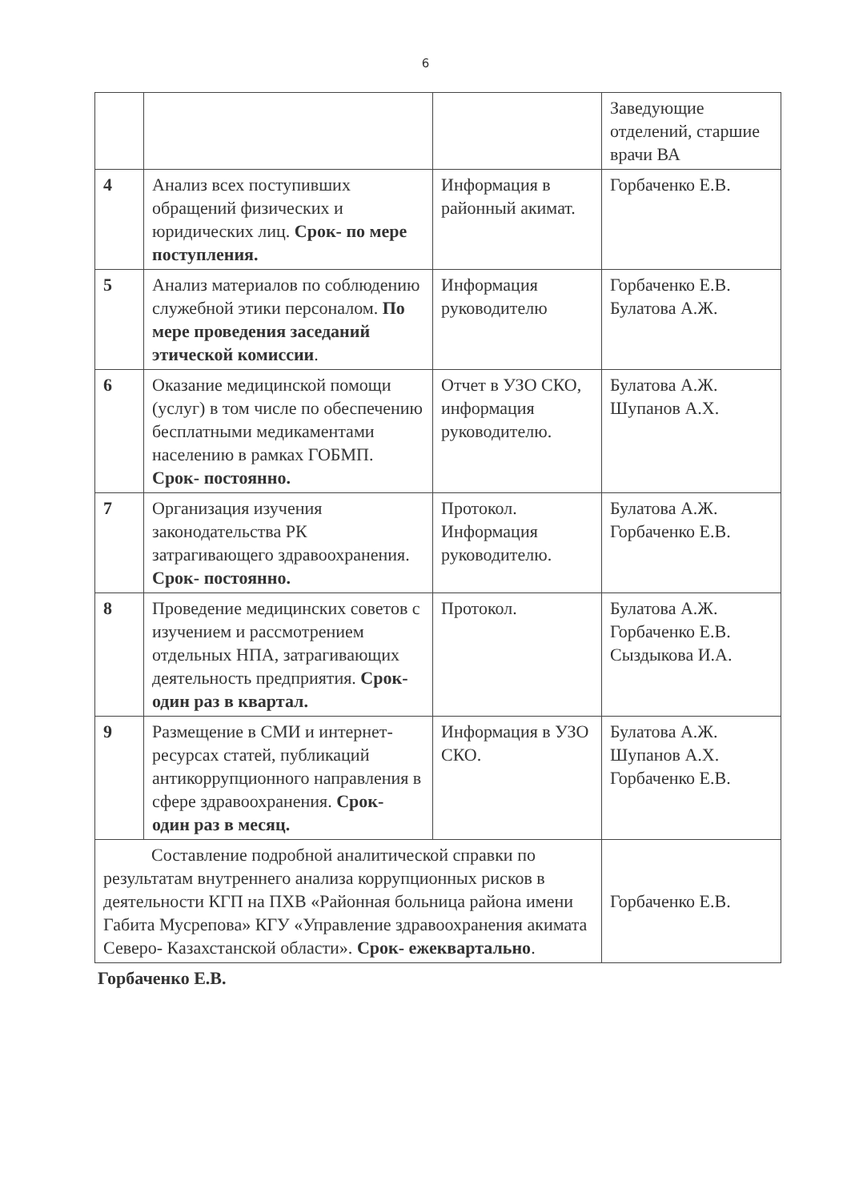6
| | | | Заведующие отделений, старшие врачи ВА |
| 4 | Анализ всех поступивших обращений физических и юридических лиц. Срок- по мере поступления. | Информация в районный акимат. | Горбаченко Е.В. |
| 5 | Анализ материалов по соблюдению служебной этики персоналом. По мере проведения заседаний этической комиссии . | Информация руководителю | Горбаченко Е.В. Булатова А.Ж. |
| 6 | Оказание медицинской помощи (услуг) в том числе по обеспечению бесплатными медикаментами населению в рамках ГОБМП. Срок- постоянно. | Отчет в УЗО СКО, информация руководителю. | Булатова А.Ж. Шупанов А.Х. |
| 7 | Организация изучения законодательства РК затрагивающего здравоохранения. Срок- постоянно. | Протокол. Информация руководителю. | Булатова А.Ж. Горбаченко Е.В. |
| 8 | Проведение медицинских советов с изучением и рассмотрением отдельных НПА, затрагивающих деятельность предприятия. Срок- один раз в квартал. | Протокол. | Булатова А.Ж. Горбаченко Е.В. Сыздыкова И.А. |
| 9 | Размещение в СМИ и интернет-ресурсах статей, публикаций антикоррупционного направления в сфере здравоохранения. Срок- один раз в месяц. | Информация в УЗО СКО. | Булатова А.Ж. Шупанов А.Х. Горбаченко Е.В. |
| Составление подробной аналитической справки по результатам внутреннего анализа коррупционных рисков в деятельности КГП на ПХВ «Районная больница района имени Габита Мусрепова» КГУ «Управление здравоохранения акимата Северо- Казахстанской области». Срок- ежеквартально . | | | Горбаченко Е.В. |
Горбаченко Е.В.